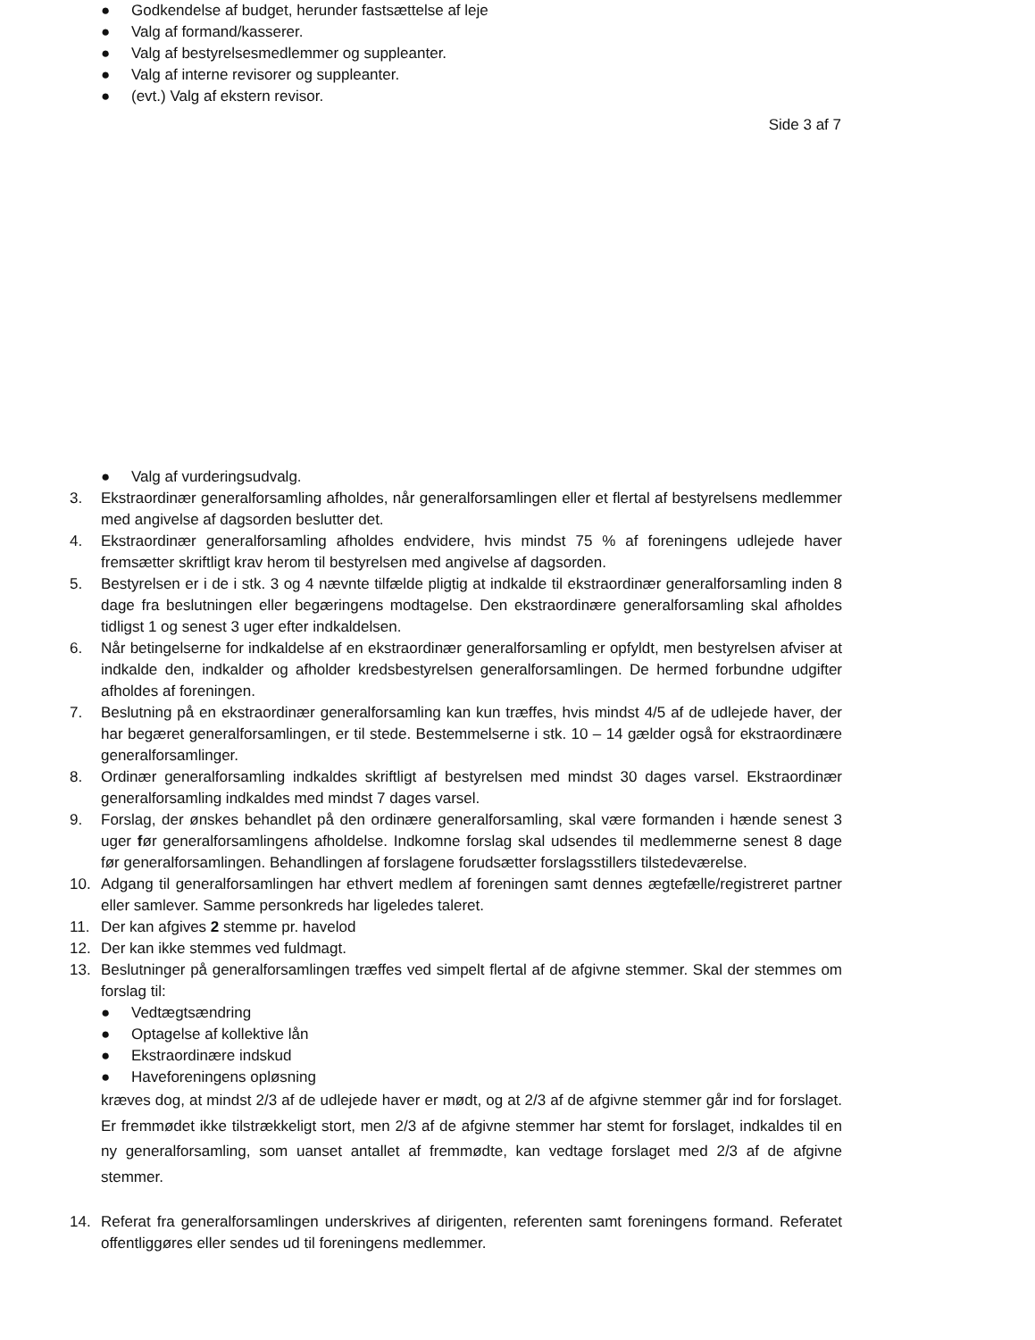● Godkendelse af budget, herunder fastsættelse af leje
● Valg af formand/kasserer.
● Valg af bestyrelsesmedlemmer og suppleanter.
● Valg af interne revisorer og suppleanter.
● (evt.) Valg af ekstern revisor.
Side 3 af 7
● Valg af vurderingsudvalg.
3. Ekstraordinær generalforsamling afholdes, når generalforsamlingen eller et flertal af bestyrelsens medlemmer med angivelse af dagsorden beslutter det.
4. Ekstraordinær generalforsamling afholdes endvidere, hvis mindst 75 % af foreningens udlejede haver fremsætter skriftligt krav herom til bestyrelsen med angivelse af dagsorden.
5. Bestyrelsen er i de i stk. 3 og 4 nævnte tilfælde pligtig at indkalde til ekstraordinær generalforsamling inden 8 dage fra beslutningen eller begæringens modtagelse. Den ekstraordinære generalforsamling skal afholdes tidligst 1 og senest 3 uger efter indkaldelsen.
6. Når betingelserne for indkaldelse af en ekstraordinær generalforsamling er opfyldt, men bestyrelsen afviser at indkalde den, indkalder og afholder kredsbestyrelsen generalforsamlingen. De hermed forbundne udgifter afholdes af foreningen.
7. Beslutning på en ekstraordinær generalforsamling kan kun træffes, hvis mindst 4/5 af de udlejede haver, der har begæret generalforsamlingen, er til stede. Bestemmelserne i stk. 10 – 14 gælder også for ekstraordinære generalforsamlinger.
8. Ordinær generalforsamling indkaldes skriftligt af bestyrelsen med mindst 30 dages varsel. Ekstraordinær generalforsamling indkaldes med mindst 7 dages varsel.
9. Forslag, der ønskes behandlet på den ordinære generalforsamling, skal være formanden i hænde senest 3 uger før generalforsamlingens afholdelse. Indkomne forslag skal udsendes til medlemmerne senest 8 dage før generalforsamlingen. Behandlingen af forslagene forudsætter forslagsstillers tilstedeværelse.
10. Adgang til generalforsamlingen har ethvert medlem af foreningen samt dennes ægtefælle/registreret partner eller samlever. Samme personkreds har ligeledes taleret.
11. Der kan afgives 2 stemme pr. havelod
12. Der kan ikke stemmes ved fuldmagt.
13. Beslutninger på generalforsamlingen træffes ved simpelt flertal af de afgivne stemmer. Skal der stemmes om forslag til:
● Vedtægtsændring
● Optagelse af kollektive lån
● Ekstraordinære indskud
● Haveforeningens opløsning
kræves dog, at mindst 2/3 af de udlejede haver er mødt, og at 2/3 af de afgivne stemmer går ind for forslaget. Er fremmødet ikke tilstrækkeligt stort, men 2/3 af de afgivne stemmer har stemt for forslaget, indkaldes til en ny generalforsamling, som uanset antallet af fremmødte, kan vedtage forslaget med 2/3 af de afgivne stemmer.
14. Referat fra generalforsamlingen underskrives af dirigenten, referenten samt foreningens formand. Referatet offentliggøres eller sendes ud til foreningens medlemmer.